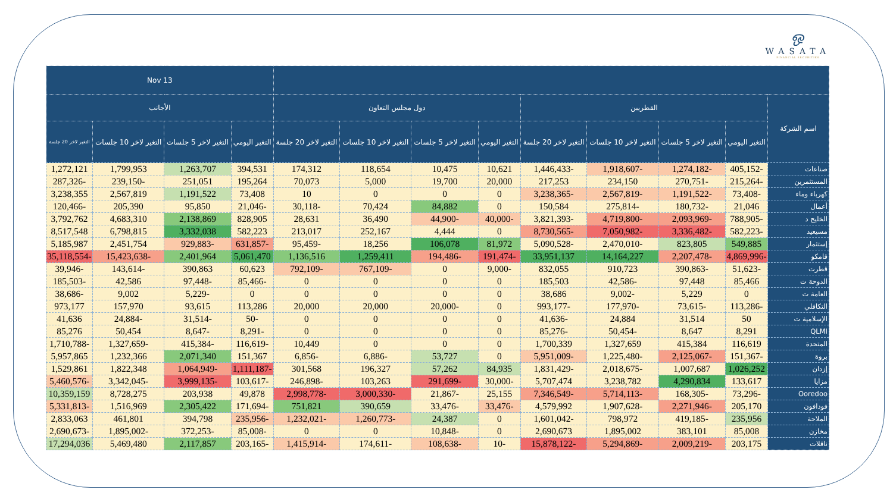ஒ
WASATA
FINANCIAL SECURITIES
| | | | | | | | | | 13 Nov | | | |
| --- | --- | --- | --- | --- | --- | --- | --- | --- | --- | --- | --- | --- |
| اسم الشركة | القطريين | | | | دول مجلس التعاون | | | | الأجانب | | | |
| | التغير اليومي | التغير لاخر 5 جلسات | التغير لاخر 10 جلسات | التغير لاخر 20 جلسة | التغير اليومي | التغير لاخر 5 جلسات | التغير لاخر 10 جلسات | التغير لاخر 20 جلسة | التغير اليومي | التغير لاخر 5 جلسات | التغير لاخر 10 جلسات | التغير لاخر 20 جلسة |
| صناعات | -405,152 | -1,274,182 | -1,918,607 | -1,446,433 | 10,621 | 10,475 | 118,654 | 174,312 | 394,531 | 1,263,707 | 1,799,953 | 1,272,121 |
| المستثمرين | -215,264 | -270,751 | 234,150 | 217,253 | 20,000 | 19,700 | 5,000 | 70,073 | 195,264 | 251,051 | -239,150 | -287,326 |
| كهرباء وماء | -73,408 | -1,191,522 | -2,567,819 | -3,238,365 | 0 | 0 | 0 | 10 | 73,408 | 1,191,522 | 2,567,819 | 3,238,355 |
| أعمال | 21,046 | -180,732 | -275,814 | 150,584 | 0 | 84,882 | 70,424 | -30,118 | -21,046 | 95,850 | 205,390 | -120,466 |
| الخليج د | -788,905 | -2,093,969 | -4,719,800 | -3,821,393 | -40,000 | -44,900 | 36,490 | 28,631 | 828,905 | 2,138,869 | 4,683,310 | 3,792,762 |
| مسيعيد | -582,223 | -3,336,482 | -7,050,982 | -8,730,565 | 0 | 4,444 | 252,167 | 213,017 | 582,223 | 3,332,038 | 6,798,815 | 8,517,548 |
| إستثمار | 549,885 | 823,805 | -2,470,010 | -5,090,528 | 81,972 | 106,078 | 18,256 | -95,459 | -631,857 | -929,883 | 2,451,754 | 5,185,987 |
| قامكو | -4,869,996 | -2,207,478 | 14,164,227 | 33,951,137 | -191,474 | -194,486 | 1,259,411 | 1,136,516 | 5,061,470 | 2,401,964 | -15,423,638 | -35,118,554 |
| قطرت | -51,623 | -390,863 | 910,723 | 832,055 | -9,000 | 0 | -767,109 | -792,109 | 60,623 | 390,863 | -143,614 | -39,946 |
| الدوحة ت | 85,466 | 97,448 | -42,586 | 185,503 | 0 | 0 | 0 | 0 | -85,466 | -97,448 | 42,586 | -185,503 |
| العامة ت | 0 | 5,229 | -9,002 | 38,686 | 0 | 0 | 0 | 0 | 0 | -5,229 | 9,002 | -38,686 |
| التكافلي | -113,286 | -73,615 | -177,970 | -993,177 | 0 | -20,000 | 20,000 | 20,000 | 113,286 | 93,615 | 157,970 | 973,177 |
| الإسلامية ت | 50 | 31,514 | 24,884 | -41,636 | 0 | 0 | 0 | 0 | -50 | -31,514 | -24,884 | 41,636 |
| QLMI | 8,291 | 8,647 | -50,454 | -85,276 | 0 | 0 | 0 | 0 | -8,291 | -8,647 | 50,454 | 85,276 |
| المتحدة | 116,619 | 415,384 | 1,327,659 | 1,700,339 | 0 | 0 | 0 | 10,449 | -116,619 | -415,384 | -1,327,659 | -1,710,788 |
| بروة | -151,367 | -2,125,067 | -1,225,480 | -5,951,009 | 0 | 53,727 | -6,886 | -6,856 | 151,367 | 2,071,340 | 1,232,366 | 5,957,865 |
| إزدان | 1,026,252 | 1,007,687 | -2,018,675 | -1,831,429 | 84,935 | 57,262 | 196,327 | 301,568 | -1,111,187 | -1,064,949 | 1,822,348 | 1,529,861 |
| مزايا | 133,617 | 4,290,834 | 3,238,782 | 5,707,474 | -30,000 | -291,699 | 103,263 | -246,898 | -103,617 | -3,999,135 | -3,342,045 | -5,460,576 |
| Ooredoo | -73,296 | -168,305 | -5,714,113 | -7,346,549 | 25,155 | -21,867 | -3,000,330 | -2,998,778 | 49,878 | 203,938 | 8,728,275 | 10,359,159 |
| فودافون | 205,170 | -2,271,946 | -1,907,628 | 4,579,992 | -33,476 | -33,476 | 390,659 | 751,821 | -171,694 | 2,305,422 | 1,516,969 | -5,331,813 |
| الملاحة | 235,956 | -419,185 | 798,972 | -1,601,042 | 0 | 24,387 | -1,260,773 | -1,232,021 | -235,956 | 394,798 | 461,801 | 2,833,063 |
| مخازن | 85,008 | 383,101 | 1,895,002 | 2,690,673 | 0 | -10,848 | 0 | 0 | -85,008 | -372,253 | -1,895,002 | -2,690,673 |
| ناقلات | 203,175 | -2,009,219 | -5,294,869 | -15,878,122 | -10 | -108,638 | -174,611 | -1,415,914 | -203,165 | 2,117,857 | 5,469,480 | 17,294,036 |